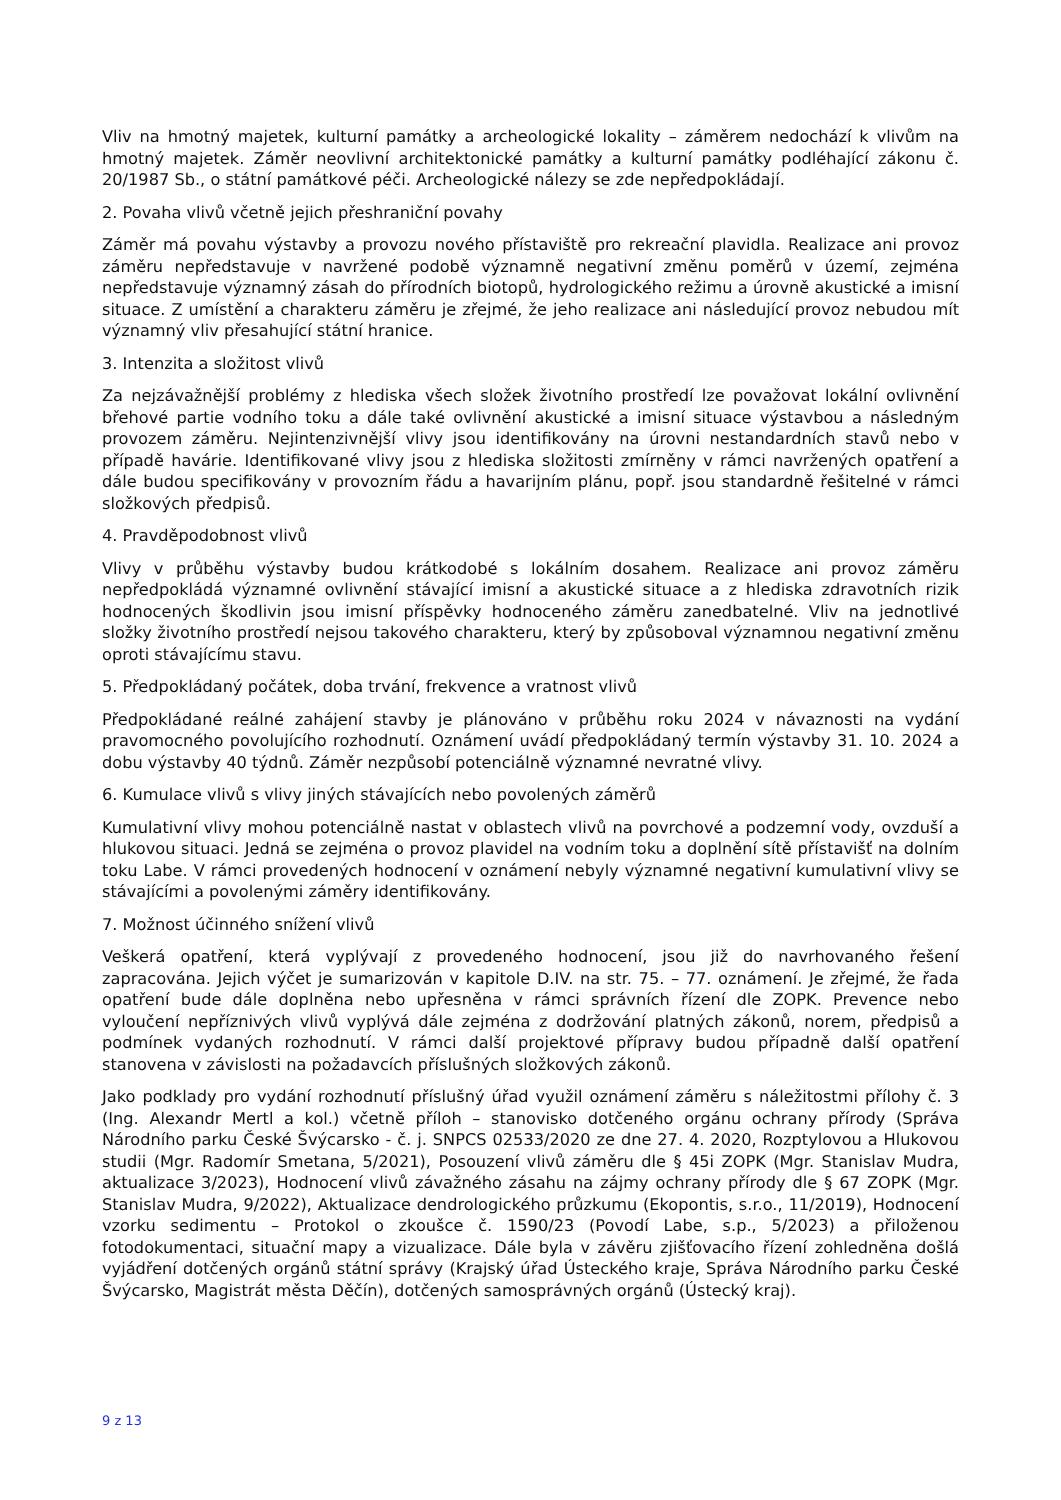Vliv na hmotný majetek, kulturní památky a archeologické lokality – záměrem nedochází k vlivům na hmotný majetek. Záměr neovlivní architektonické památky a kulturní památky podléhající zákonu č. 20/1987 Sb., o státní památkové péči. Archeologické nálezy se zde nepředpokládají.
2. Povaha vlivů včetně jejich přeshraniční povahy
Záměr má povahu výstavby a provozu nového přístaviště pro rekreační plavidla. Realizace ani provoz záměru nepředstavuje v navržené podobě významně negativní změnu poměrů v území, zejména nepředstavuje významný zásah do přírodních biotopů, hydrologického režimu a úrovně akustické a imisní situace. Z umístění a charakteru záměru je zřejmé, že jeho realizace ani následující provoz nebudou mít významný vliv přesahující státní hranice.
3. Intenzita a složitost vlivů
Za nejzávažnější problémy z hlediska všech složek životního prostředí lze považovat lokální ovlivnění břehové partie vodního toku a dále také ovlivnění akustické a imisní situace výstavbou a následným provozem záměru. Nejintenzivnější vlivy jsou identifikovány na úrovni nestandardních stavů nebo v případě havárie. Identifikované vlivy jsou z hlediska složitosti zmírněny v rámci navržených opatření a dále budou specifikovány v provozním řádu a havarijním plánu, popř. jsou standardně řešitelné v rámci složkových předpisů.
4. Pravděpodobnost vlivů
Vlivy v průběhu výstavby budou krátkodobé s lokálním dosahem. Realizace ani provoz záměru nepředpokládá významné ovlivnění stávající imisní a akustické situace a z hlediska zdravotních rizik hodnocených škodlivin jsou imisní příspěvky hodnoceného záměru zanedbatelné. Vliv na jednotlivé složky životního prostředí nejsou takového charakteru, který by způsoboval významnou negativní změnu oproti stávajícímu stavu.
5. Předpokládaný počátek, doba trvání, frekvence a vratnost vlivů
Předpokládané reálné zahájení stavby je plánováno v průběhu roku 2024 v návaznosti na vydání pravomocného povolujícího rozhodnutí. Oznámení uvádí předpokládaný termín výstavby 31. 10. 2024 a dobu výstavby 40 týdnů. Záměr nezpůsobí potenciálně významné nevratné vlivy.
6. Kumulace vlivů s vlivy jiných stávajících nebo povolených záměrů
Kumulativní vlivy mohou potenciálně nastat v oblastech vlivů na povrchové a podzemní vody, ovzduší a hlukovou situaci. Jedná se zejména o provoz plavidel na vodním toku a doplnění sítě přístavišť na dolním toku Labe. V rámci provedených hodnocení v oznámení nebyly významné negativní kumulativní vlivy se stávajícími a povolenými záměry identifikovány.
7. Možnost účinného snížení vlivů
Veškerá opatření, která vyplývají z provedeného hodnocení, jsou již do navrhovaného řešení zapracována. Jejich výčet je sumarizován v kapitole D.IV. na str. 75. – 77. oznámení. Je zřejmé, že řada opatření bude dále doplněna nebo upřesněna v rámci správních řízení dle ZOPK. Prevence nebo vyloučení nepříznivých vlivů vyplývá dále zejména z dodržování platných zákonů, norem, předpisů a podmínek vydaných rozhodnutí. V rámci další projektové přípravy budou případně další opatření stanovena v závislosti na požadavcích příslušných složkových zákonů.
Jako podklady pro vydání rozhodnutí příslušný úřad využil oznámení záměru s náležitostmi přílohy č. 3 (Ing. Alexandr Mertl a kol.) včetně příloh – stanovisko dotčeného orgánu ochrany přírody (Správa Národního parku České Švýcarsko - č. j. SNPCS 02533/2020 ze dne 27. 4. 2020, Rozptylovou a Hlukovou studii (Mgr. Radomír Smetana, 5/2021), Posouzení vlivů záměru dle § 45i ZOPK (Mgr. Stanislav Mudra, aktualizace 3/2023), Hodnocení vlivů závažného zásahu na zájmy ochrany přírody dle § 67 ZOPK (Mgr. Stanislav Mudra, 9/2022), Aktualizace dendrologického průzkumu (Ekopontis, s.r.o., 11/2019), Hodnocení vzorku sedimentu – Protokol o zkoušce č. 1590/23 (Povodí Labe, s.p., 5/2023) a přiloženou fotodokumentaci, situační mapy a vizualizace. Dále byla v závěru zjišťovacího řízení zohledněna došlá vyjádření dotčených orgánů státní správy (Krajský úřad Ústeckého kraje, Správa Národního parku České Švýcarsko, Magistrát města Děčín), dotčených samosprávných orgánů (Ústecký kraj).
9 z 13